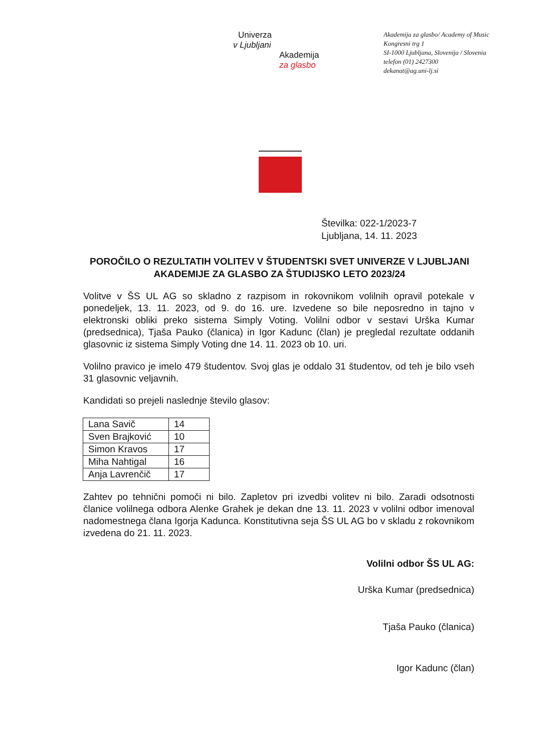Univerza
v Ljubljani
Akademija
za glasbo
Akademija za glasbo/ Academy of Music
Kongresni trg 1
SI-1000 Ljubljana, Slovenija / Slovenia
telefon (01) 2427300
dekanat@ag.uni-lj.si
Številka: 022-1/2023-7
Ljubljana, 14. 11. 2023
POROČILO O REZULTATIH VOLITEV V ŠTUDENTSKI SVET UNIVERZE V LJUBLJANI AKADEMIJE ZA GLASBO ZA ŠTUDIJSKO LETO 2023/24
Volitve v ŠS UL AG so skladno z razpisom in rokovnikom volilnih opravil potekale v ponedeljek, 13. 11. 2023, od 9. do 16. ure. Izvedene so bile neposredno in tajno v elektronski obliki preko sistema Simply Voting. Volilni odbor v sestavi Urška Kumar (predsednica), Tjaša Pauko (članica) in Igor Kadunc (član) je pregledal rezultate oddanih glasovnic iz sistema Simply Voting dne 14. 11. 2023 ob 10. uri.
Volilno pravico je imelo 479 študentov. Svoj glas je oddalo 31 študentov, od teh je bilo vseh 31 glasovnic veljavnih.
Kandidati so prejeli naslednje število glasov:
| Lana Savič | 14 |
| Sven Brajković | 10 |
| Simon Kravos | 17 |
| Miha Nahtigal | 16 |
| Anja Lavrenčič | 17 |
Zahtev po tehnični pomoči ni bilo. Zapletov pri izvedbi volitev ni bilo. Zaradi odsotnosti članice volilnega odbora Alenke Grahek je dekan dne 13. 11. 2023 v volilni odbor imenoval nadomestnega člana Igorja Kadunca. Konstitutivna seja ŠS UL AG bo v skladu z rokovnikom izvedena do 21. 11. 2023.
Volilni odbor ŠS UL AG:
Urška Kumar (predsednica)
Tjaša Pauko (članica)
Igor Kadunc (član)